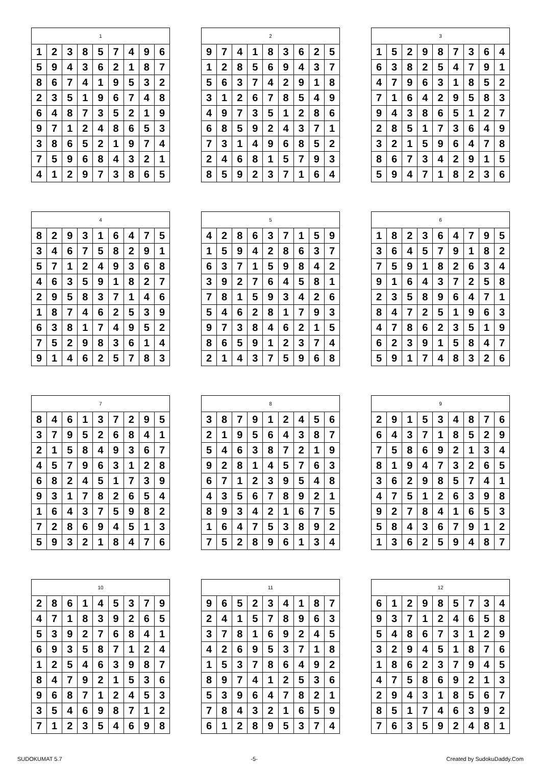| 1 | | | | | | | | |
| --- | --- | --- | --- | --- | --- | --- | --- | --- |
| 1 | 2 | 3 | 8 | 5 | 7 | 4 | 9 | 6 |
| 5 | 9 | 4 | 3 | 6 | 2 | 1 | 8 | 7 |
| 8 | 6 | 7 | 4 | 1 | 9 | 5 | 3 | 2 |
| 2 | 3 | 5 | 1 | 9 | 6 | 7 | 4 | 8 |
| 6 | 4 | 8 | 7 | 3 | 5 | 2 | 1 | 9 |
| 9 | 7 | 1 | 2 | 4 | 8 | 6 | 5 | 3 |
| 3 | 8 | 6 | 5 | 2 | 1 | 9 | 7 | 4 |
| 7 | 5 | 9 | 6 | 8 | 4 | 3 | 2 | 1 |
| 4 | 1 | 2 | 9 | 7 | 3 | 8 | 6 | 5 |
| 2 | | | | | | | | |
| --- | --- | --- | --- | --- | --- | --- | --- | --- |
| 9 | 7 | 4 | 1 | 8 | 3 | 6 | 2 | 5 |
| 1 | 2 | 8 | 5 | 6 | 9 | 4 | 3 | 7 |
| 5 | 6 | 3 | 7 | 4 | 2 | 9 | 1 | 8 |
| 3 | 1 | 2 | 6 | 7 | 8 | 5 | 4 | 9 |
| 4 | 9 | 7 | 3 | 5 | 1 | 2 | 8 | 6 |
| 6 | 8 | 5 | 9 | 2 | 4 | 3 | 7 | 1 |
| 7 | 3 | 1 | 4 | 9 | 6 | 8 | 5 | 2 |
| 2 | 4 | 6 | 8 | 1 | 5 | 7 | 9 | 3 |
| 8 | 5 | 9 | 2 | 3 | 7 | 1 | 6 | 4 |
| 3 | | | | | | | | |
| --- | --- | --- | --- | --- | --- | --- | --- | --- |
| 1 | 5 | 2 | 9 | 8 | 7 | 3 | 6 | 4 |
| 6 | 3 | 8 | 2 | 5 | 4 | 7 | 9 | 1 |
| 4 | 7 | 9 | 6 | 3 | 1 | 8 | 5 | 2 |
| 7 | 1 | 6 | 4 | 2 | 9 | 5 | 8 | 3 |
| 9 | 4 | 3 | 8 | 6 | 5 | 1 | 2 | 7 |
| 2 | 8 | 5 | 1 | 7 | 3 | 6 | 4 | 9 |
| 3 | 2 | 1 | 5 | 9 | 6 | 4 | 7 | 8 |
| 8 | 6 | 7 | 3 | 4 | 2 | 9 | 1 | 5 |
| 5 | 9 | 4 | 7 | 1 | 8 | 2 | 3 | 6 |
| 4 | | | | | | | | |
| --- | --- | --- | --- | --- | --- | --- | --- | --- |
| 8 | 2 | 9 | 3 | 1 | 6 | 4 | 7 | 5 |
| 3 | 4 | 6 | 7 | 5 | 8 | 2 | 9 | 1 |
| 5 | 7 | 1 | 2 | 4 | 9 | 3 | 6 | 8 |
| 4 | 6 | 3 | 5 | 9 | 1 | 8 | 2 | 7 |
| 2 | 9 | 5 | 8 | 3 | 7 | 1 | 4 | 6 |
| 1 | 8 | 7 | 4 | 6 | 2 | 5 | 3 | 9 |
| 6 | 3 | 8 | 1 | 7 | 4 | 9 | 5 | 2 |
| 7 | 5 | 2 | 9 | 8 | 3 | 6 | 1 | 4 |
| 9 | 1 | 4 | 6 | 2 | 5 | 7 | 8 | 3 |
| 5 | | | | | | | | |
| --- | --- | --- | --- | --- | --- | --- | --- | --- |
| 4 | 2 | 8 | 6 | 3 | 7 | 1 | 5 | 9 |
| 1 | 5 | 9 | 4 | 2 | 8 | 6 | 3 | 7 |
| 6 | 3 | 7 | 1 | 5 | 9 | 8 | 4 | 2 |
| 3 | 9 | 2 | 7 | 6 | 4 | 5 | 8 | 1 |
| 7 | 8 | 1 | 5 | 9 | 3 | 4 | 2 | 6 |
| 5 | 4 | 6 | 2 | 8 | 1 | 7 | 9 | 3 |
| 9 | 7 | 3 | 8 | 4 | 6 | 2 | 1 | 5 |
| 8 | 6 | 5 | 9 | 1 | 2 | 3 | 7 | 4 |
| 2 | 1 | 4 | 3 | 7 | 5 | 9 | 6 | 8 |
| 6 | | | | | | | | |
| --- | --- | --- | --- | --- | --- | --- | --- | --- |
| 1 | 8 | 2 | 3 | 6 | 4 | 7 | 9 | 5 |
| 3 | 6 | 4 | 5 | 7 | 9 | 1 | 8 | 2 |
| 7 | 5 | 9 | 1 | 8 | 2 | 6 | 3 | 4 |
| 9 | 1 | 6 | 4 | 3 | 7 | 2 | 5 | 8 |
| 2 | 3 | 5 | 8 | 9 | 6 | 4 | 7 | 1 |
| 8 | 4 | 7 | 2 | 5 | 1 | 9 | 6 | 3 |
| 4 | 7 | 8 | 6 | 2 | 3 | 5 | 1 | 9 |
| 6 | 2 | 3 | 9 | 1 | 5 | 8 | 4 | 7 |
| 5 | 9 | 1 | 7 | 4 | 8 | 3 | 2 | 6 |
| 7 | | | | | | | | |
| --- | --- | --- | --- | --- | --- | --- | --- | --- |
| 8 | 4 | 6 | 1 | 3 | 7 | 2 | 9 | 5 |
| 3 | 7 | 9 | 5 | 2 | 6 | 8 | 4 | 1 |
| 2 | 1 | 5 | 8 | 4 | 9 | 3 | 6 | 7 |
| 4 | 5 | 7 | 9 | 6 | 3 | 1 | 2 | 8 |
| 6 | 8 | 2 | 4 | 5 | 1 | 7 | 3 | 9 |
| 9 | 3 | 1 | 7 | 8 | 2 | 6 | 5 | 4 |
| 1 | 6 | 4 | 3 | 7 | 5 | 9 | 8 | 2 |
| 7 | 2 | 8 | 6 | 9 | 4 | 5 | 1 | 3 |
| 5 | 9 | 3 | 2 | 1 | 8 | 4 | 7 | 6 |
| 8 | | | | | | | | |
| --- | --- | --- | --- | --- | --- | --- | --- | --- |
| 3 | 8 | 7 | 9 | 1 | 2 | 4 | 5 | 6 |
| 2 | 1 | 9 | 5 | 6 | 4 | 3 | 8 | 7 |
| 5 | 4 | 6 | 3 | 8 | 7 | 2 | 1 | 9 |
| 9 | 2 | 8 | 1 | 4 | 5 | 7 | 6 | 3 |
| 6 | 7 | 1 | 2 | 3 | 9 | 5 | 4 | 8 |
| 4 | 3 | 5 | 6 | 7 | 8 | 9 | 2 | 1 |
| 8 | 9 | 3 | 4 | 2 | 1 | 6 | 7 | 5 |
| 1 | 6 | 4 | 7 | 5 | 3 | 8 | 9 | 2 |
| 7 | 5 | 2 | 8 | 9 | 6 | 1 | 3 | 4 |
| 9 | | | | | | | | |
| --- | --- | --- | --- | --- | --- | --- | --- | --- |
| 2 | 9 | 1 | 5 | 3 | 4 | 8 | 7 | 6 |
| 6 | 4 | 3 | 7 | 1 | 8 | 5 | 2 | 9 |
| 7 | 5 | 8 | 6 | 9 | 2 | 1 | 3 | 4 |
| 8 | 1 | 9 | 4 | 7 | 3 | 2 | 6 | 5 |
| 3 | 6 | 2 | 9 | 8 | 5 | 7 | 4 | 1 |
| 4 | 7 | 5 | 1 | 2 | 6 | 3 | 9 | 8 |
| 9 | 2 | 7 | 8 | 4 | 1 | 6 | 5 | 3 |
| 5 | 8 | 4 | 3 | 6 | 7 | 9 | 1 | 2 |
| 1 | 3 | 6 | 2 | 5 | 9 | 4 | 8 | 7 |
| 10 | | | | | | | | |
| --- | --- | --- | --- | --- | --- | --- | --- | --- |
| 2 | 8 | 6 | 1 | 4 | 5 | 3 | 7 | 9 |
| 4 | 7 | 1 | 8 | 3 | 9 | 2 | 6 | 5 |
| 5 | 3 | 9 | 2 | 7 | 6 | 8 | 4 | 1 |
| 6 | 9 | 3 | 5 | 8 | 7 | 1 | 2 | 4 |
| 1 | 2 | 5 | 4 | 6 | 3 | 9 | 8 | 7 |
| 8 | 4 | 7 | 9 | 2 | 1 | 5 | 3 | 6 |
| 9 | 6 | 8 | 7 | 1 | 2 | 4 | 5 | 3 |
| 3 | 5 | 4 | 6 | 9 | 8 | 7 | 1 | 2 |
| 7 | 1 | 2 | 3 | 5 | 4 | 6 | 9 | 8 |
| 11 | | | | | | | | |
| --- | --- | --- | --- | --- | --- | --- | --- | --- |
| 9 | 6 | 5 | 2 | 3 | 4 | 1 | 8 | 7 |
| 2 | 4 | 1 | 5 | 7 | 8 | 9 | 6 | 3 |
| 3 | 7 | 8 | 1 | 6 | 9 | 2 | 4 | 5 |
| 4 | 2 | 6 | 9 | 5 | 3 | 7 | 1 | 8 |
| 1 | 5 | 3 | 7 | 8 | 6 | 4 | 9 | 2 |
| 8 | 9 | 7 | 4 | 1 | 2 | 5 | 3 | 6 |
| 5 | 3 | 9 | 6 | 4 | 7 | 8 | 2 | 1 |
| 7 | 8 | 4 | 3 | 2 | 1 | 6 | 5 | 9 |
| 6 | 1 | 2 | 8 | 9 | 5 | 3 | 7 | 4 |
| 12 | | | | | | | | |
| --- | --- | --- | --- | --- | --- | --- | --- | --- |
| 6 | 1 | 2 | 9 | 8 | 5 | 7 | 3 | 4 |
| 9 | 3 | 7 | 1 | 2 | 4 | 6 | 5 | 8 |
| 5 | 4 | 8 | 6 | 7 | 3 | 1 | 2 | 9 |
| 3 | 2 | 9 | 4 | 5 | 1 | 8 | 7 | 6 |
| 1 | 8 | 6 | 2 | 3 | 7 | 9 | 4 | 5 |
| 4 | 7 | 5 | 8 | 6 | 9 | 2 | 1 | 3 |
| 2 | 9 | 4 | 3 | 1 | 8 | 5 | 6 | 7 |
| 8 | 5 | 1 | 7 | 4 | 6 | 3 | 9 | 2 |
| 7 | 6 | 3 | 5 | 9 | 2 | 4 | 8 | 1 |
SUDOKUMAT 5.7 -5- Created by SudokuDaddy.Com